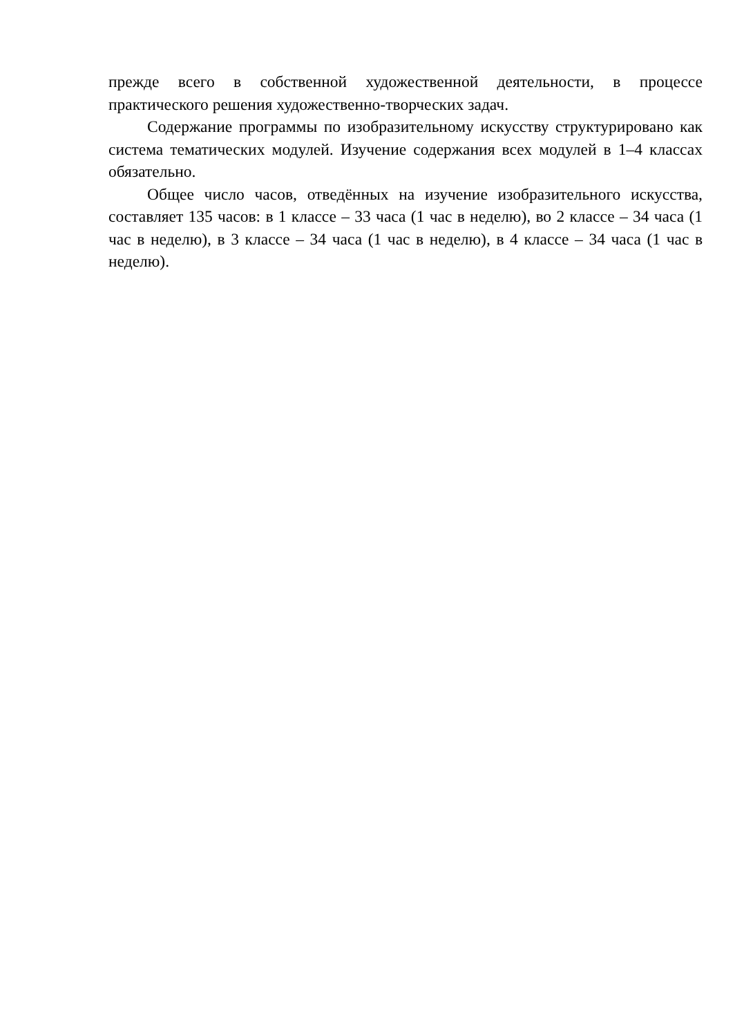прежде всего в собственной художественной деятельности, в процессе практического решения художественно-творческих задач.
Содержание программы по изобразительному искусству структурировано как система тематических модулей. Изучение содержания всех модулей в 1–4 классах обязательно.
Общее число часов, отведённых на изучение изобразительного искусства, составляет 135 часов: в 1 классе – 33 часа (1 час в неделю), во 2 классе – 34 часа (1 час в неделю), в 3 классе – 34 часа (1 час в неделю), в 4 классе – 34 часа (1 час в неделю).